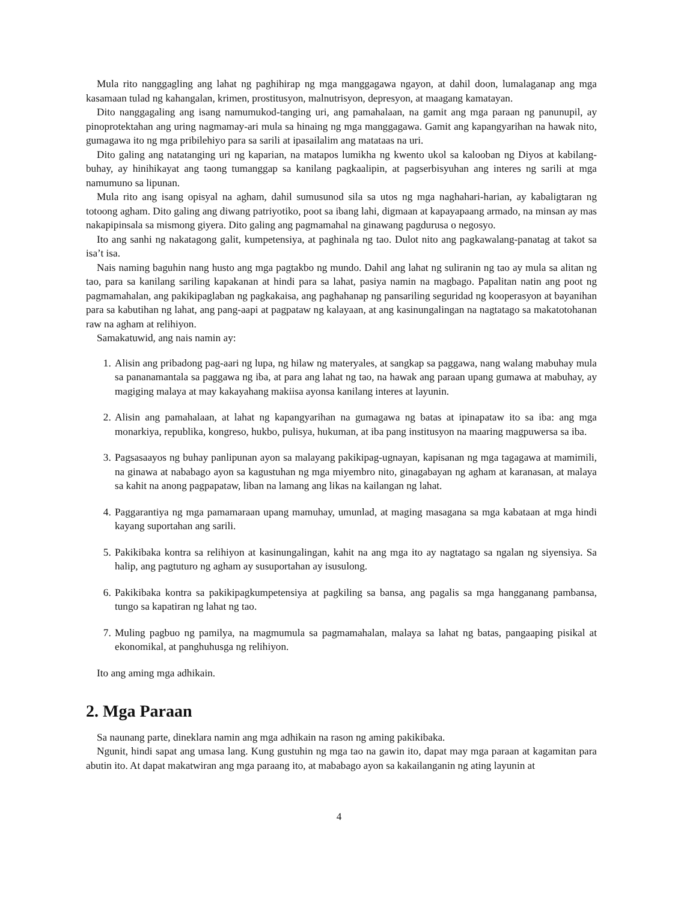Mula rito nanggagling ang lahat ng paghihirap ng mga manggagawa ngayon, at dahil doon, lumalaganap ang mga kasamaan tulad ng kahangalan, krimen, prostitusyon, malnutrisyon, depresyon, at maagang kamatayan.
Dito nanggagaling ang isang namumukod-tanging uri, ang pamahalaan, na gamit ang mga paraan ng panunupil, ay pinoprotektahan ang uring nagmamay-ari mula sa hinaing ng mga manggagawa. Gamit ang kapangyarihan na hawak nito, gumagawa ito ng mga pribilehiyo para sa sarili at ipasailalim ang matataas na uri.
Dito galing ang natatanging uri ng kaparian, na matapos lumikha ng kwento ukol sa kalooban ng Diyos at kabilang-buhay, ay hinihikayat ang taong tumanggap sa kanilang pagkaalipin, at pagserbisyuhan ang interes ng sarili at mga namumuno sa lipunan.
Mula rito ang isang opisyal na agham, dahil sumusunod sila sa utos ng mga naghahari-harian, ay kabaligtaran ng totoong agham. Dito galing ang diwang patriyotiko, poot sa ibang lahi, digmaan at kapayapaang armado, na minsan ay mas nakapipinsala sa mismong giyera. Dito galing ang pagmamahal na ginawang pagdurusa o negosyo.
Ito ang sanhi ng nakatagong galit, kumpetensiya, at paghinala ng tao. Dulot nito ang pagkawalang-panatag at takot sa isa’t isa.
Nais naming baguhin nang husto ang mga pagtakbo ng mundo. Dahil ang lahat ng suliranin ng tao ay mula sa alitan ng tao, para sa kanilang sariling kapakanan at hindi para sa lahat, pasiya namin na magbago. Papalitan natin ang poot ng pagmamahalan, ang pakikipaglaban ng pagkakaisa, ang paghahanap ng pansariling seguridad ng kooperasyon at bayanihan para sa kabutihan ng lahat, ang pang-aapi at pagpataw ng kalayaan, at ang kasinungalingan na nagtatago sa makatotohanan raw na agham at relihiyon.
Samakatuwid, ang nais namin ay:
1. Alisin ang pribadong pag-aari ng lupa, ng hilaw ng materyales, at sangkap sa paggawa, nang walang mabuhay mula sa pananamantala sa paggawa ng iba, at para ang lahat ng tao, na hawak ang paraan upang gumawa at mabuhay, ay magiging malaya at may kakayahang makiisa ayonsa kanilang interes at layunin.
2. Alisin ang pamahalaan, at lahat ng kapangyarihan na gumagawa ng batas at ipinapataw ito sa iba: ang mga monarkiya, republika, kongreso, hukbo, pulisya, hukuman, at iba pang institusyon na maaring magpuwersa sa iba.
3. Pagsasaayos ng buhay panlipunan ayon sa malayang pakikipag-ugnayan, kapisanan ng mga tagagawa at mamimili, na ginawa at nababago ayon sa kagustuhan ng mga miyembro nito, ginagabayan ng agham at karanasan, at malaya sa kahit na anong pagpapataw, liban na lamang ang likas na kailangan ng lahat.
4. Paggarantiya ng mga pamamaraan upang mamuhay, umunlad, at maging masagana sa mga kabataan at mga hindi kayang suportahan ang sarili.
5. Pakikibaka kontra sa relihiyon at kasinungalingan, kahit na ang mga ito ay nagtatago sa ngalan ng siyensiya. Sa halip, ang pagtuturo ng agham ay susuportahan ay isusulong.
6. Pakikibaka kontra sa pakikipagkumpetensiya at pagkiling sa bansa, ang pagalis sa mga hangganang pambansa, tungo sa kapatiran ng lahat ng tao.
7. Muling pagbuo ng pamilya, na magmumula sa pagmamahalan, malaya sa lahat ng batas, pangaaping pisikal at ekonomikal, at panghuhusga ng relihiyon.
Ito ang aming mga adhikain.
2. Mga Paraan
Sa naunang parte, dineklara namin ang mga adhikain na rason ng aming pakikibaka.
Ngunit, hindi sapat ang umasa lang. Kung gustuhin ng mga tao na gawin ito, dapat may mga paraan at kagamitan para abutin ito. At dapat makatwiran ang mga paraang ito, at mababago ayon sa kakailanganin ng ating layunin at
4